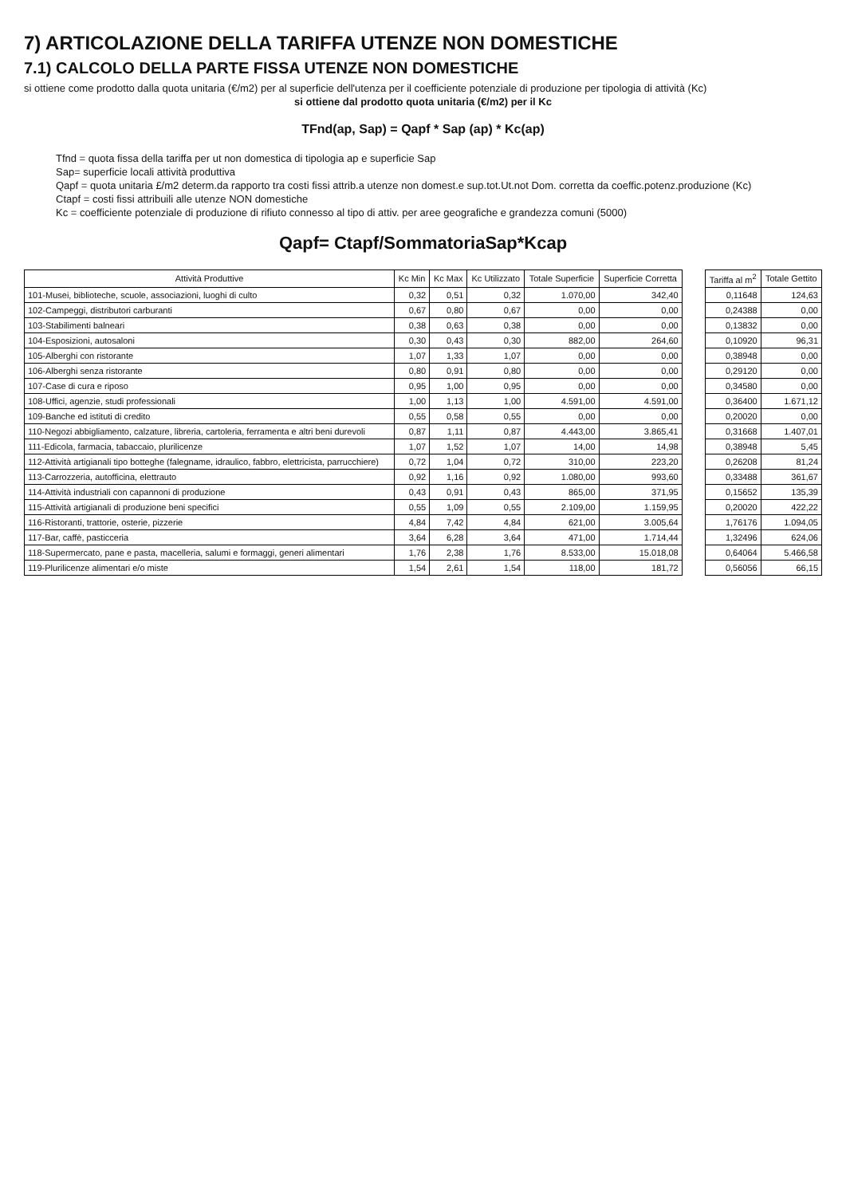7) ARTICOLAZIONE DELLA TARIFFA UTENZE NON DOMESTICHE
7.1) CALCOLO DELLA PARTE FISSA UTENZE NON DOMESTICHE
si ottiene come prodotto dalla quota unitaria (€/m2) per al superficie dell'utenza per il coefficiente potenziale di produzione per tipologia di attività (Kc)
si ottiene dal prodotto quota unitaria (€/m2) per il Kc
TFnd(ap, Sap) = Qapf * Sap (ap) * Kc(ap)
Tfnd = quota fissa della tariffa per ut non domestica di tipologia ap e superficie Sap
Sap= superficie locali attività produttiva
Qapf = quota unitaria £/m2 determ.da rapporto tra costi fissi attrib.a utenze non domest.e sup.tot.Ut.not Dom. corretta da coeffic.potenz.produzione (Kc)
Ctapf = costi fissi attribuili alle utenze NON domestiche
Kc = coefficiente potenziale di produzione di rifiuto connesso al tipo di attiv. per aree geografiche e grandezza comuni (5000)
Qapf= Ctapf/SommatoriaSap*Kcap
| Attività Produttive | Kc Min | Kc Max | Kc Utilizzato | Totale Superficie | Superficie Corretta | | Tariffa al m<sup>2</sup> | Totale Gettito |
| 101-Musei, biblioteche, scuole, associazioni, luoghi di culto | 0,32 | 0,51 | 0,32 | 1.070,00 | 342,40 | | 0,11648 | 124,63 |
| 102-Campeggi, distributori carburanti | 0,67 | 0,80 | 0,67 | 0,00 | 0,00 | | 0,24388 | 0,00 |
| 103-Stabilimenti balneari | 0,38 | 0,63 | 0,38 | 0,00 | 0,00 | | 0,13832 | 0,00 |
| 104-Esposizioni, autosaloni | 0,30 | 0,43 | 0,30 | 882,00 | 264,60 | | 0,10920 | 96,31 |
| 105-Alberghi con ristorante | 1,07 | 1,33 | 1,07 | 0,00 | 0,00 | | 0,38948 | 0,00 |
| 106-Alberghi senza ristorante | 0,80 | 0,91 | 0,80 | 0,00 | 0,00 | | 0,29120 | 0,00 |
| 107-Case di cura e riposo | 0,95 | 1,00 | 0,95 | 0,00 | 0,00 | | 0,34580 | 0,00 |
| 108-Uffici, agenzie, studi professionali | 1,00 | 1,13 | 1,00 | 4.591,00 | 4.591,00 | | 0,36400 | 1.671,12 |
| 109-Banche ed istituti di credito | 0,55 | 0,58 | 0,55 | 0,00 | 0,00 | | 0,20020 | 0,00 |
| 110-Negozi abbigliamento, calzature, libreria, cartoleria, ferramenta e altri beni durevoli | 0,87 | 1,11 | 0,87 | 4.443,00 | 3.865,41 | | 0,31668 | 1.407,01 |
| 111-Edicola, farmacia, tabaccaio, plurilicenze | 1,07 | 1,52 | 1,07 | 14,00 | 14,98 | | 0,38948 | 5,45 |
| 112-Attività artigianali tipo botteghe (falegname, idraulico, fabbro, elettricista, parrucchiere) | 0,72 | 1,04 | 0,72 | 310,00 | 223,20 | | 0,26208 | 81,24 |
| 113-Carrozzeria, autofficina, elettrauto | 0,92 | 1,16 | 0,92 | 1.080,00 | 993,60 | | 0,33488 | 361,67 |
| 114-Attività industriali con capannoni di produzione | 0,43 | 0,91 | 0,43 | 865,00 | 371,95 | | 0,15652 | 135,39 |
| 115-Attività artigianali di produzione beni specifici | 0,55 | 1,09 | 0,55 | 2.109,00 | 1.159,95 | | 0,20020 | 422,22 |
| 116-Ristoranti, trattorie, osterie, pizzerie | 4,84 | 7,42 | 4,84 | 621,00 | 3.005,64 | | 1,76176 | 1.094,05 |
| 117-Bar, caffè, pasticceria | 3,64 | 6,28 | 3,64 | 471,00 | 1.714,44 | | 1,32496 | 624,06 |
| 118-Supermercato, pane e pasta, macelleria, salumi e formaggi, generi alimentari | 1,76 | 2,38 | 1,76 | 8.533,00 | 15.018,08 | | 0,64064 | 5.466,58 |
| 119-Plurilicenze alimentari e/o miste | 1,54 | 2,61 | 1,54 | 118,00 | 181,72 | | 0,56056 | 66,15 |